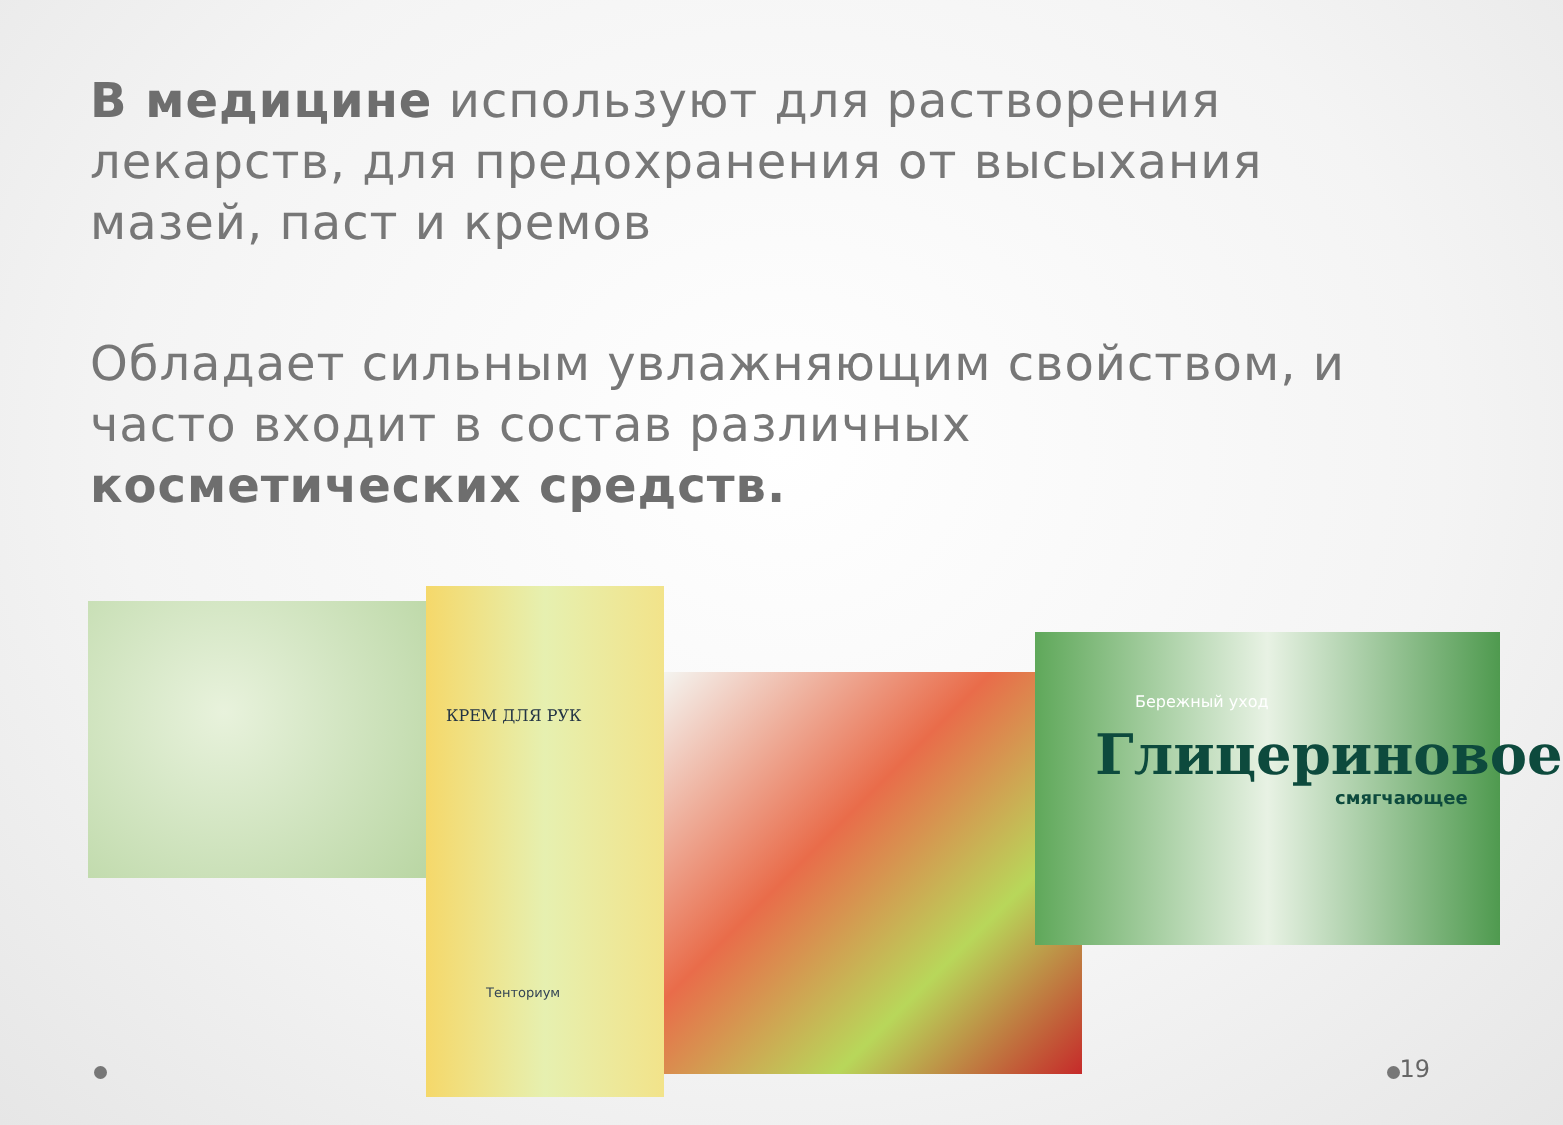В медицине используют для растворения лекарств, для предохранения от высыхания мазей, паст и кремов
Обладает сильным увлажняющим свойством, и часто входит в состав различных косметических средств.
КРЕМ ДЛЯ РУК
Тенториум
Бережный уход
Глицериновое
смягчающее
19